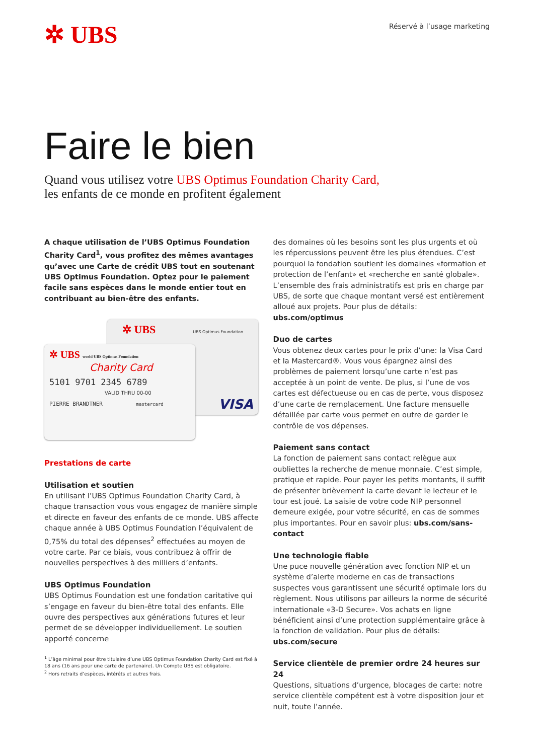✲ UBS
Réservé à l’usage marketing
Faire le bien
Quand vous utilisez votre UBS Optimus Foundation Charity Card,
les enfants de ce monde en profitent également
A chaque utilisation de l’UBS Optimus Foundation Charity Card<sup>1</sup>, vous profitez des mêmes avantages qu’avec une Carte de crédit UBS tout en soutenant UBS Optimus Foundation. Optez pour le paiement facile sans espèces dans le monde entier tout en contribuant au bien-être des enfants.
✲ UBS
UBS Optimus Foundation
VISA
✲ UBS world UBS Optimus Foundation
Charity Card
5101 9701 2345 6789
VALID THRU 00-00
PIERRE BRANDTNER mastercard
Prestations de carte
Utilisation et soutien
En utilisant l’UBS Optimus Foundation Charity Card, à chaque transaction vous vous engagez de manière simple et directe en faveur des enfants de ce monde. UBS affecte chaque année à UBS Optimus Foundation l’équivalent de 0,75% du total des dépenses<sup>2</sup> effectuées au moyen de votre carte. Par ce biais, vous contribuez à offrir de nouvelles perspectives à des milliers d’enfants.
UBS Optimus Foundation
UBS Optimus Foundation est une fondation caritative qui s’engage en faveur du bien-être total des enfants. Elle ouvre des perspectives aux générations futures et leur permet de se développer individuellement. Le soutien apporté concerne
<sup>1</sup> L’âge minimal pour être titulaire d’une UBS Optimus Foundation Charity Card est fixé à 18 ans (16 ans pour une carte de partenaire). Un Compte UBS est obligatoire.
<sup>2</sup> Hors retraits d’espèces, intérêts et autres frais.
des domaines où les besoins sont les plus urgents et où les répercussions peuvent être les plus étendues. C’est pourquoi la fondation soutient les domaines «formation et protection de l’enfant» et «recherche en santé globale». L’ensemble des frais administratifs est pris en charge par UBS, de sorte que chaque montant versé est entièrement alloué aux projets. Pour plus de détails: ubs.com/optimus
Duo de cartes
Vous obtenez deux cartes pour le prix d’une: la Visa Card et la Mastercard®. Vous vous épargnez ainsi des problèmes de paiement lorsqu’une carte n’est pas acceptée à un point de vente. De plus, si l’une de vos cartes est défectueuse ou en cas de perte, vous disposez d’une carte de remplacement. Une facture mensuelle détaillée par carte vous permet en outre de garder le contrôle de vos dépenses.
Paiement sans contact
La fonction de paiement sans contact relègue aux oubliettes la recherche de menue monnaie. C’est simple, pratique et rapide. Pour payer les petits montants, il suffit de présenter brièvement la carte devant le lecteur et le tour est joué. La saisie de votre code NIP personnel demeure exigée, pour votre sécurité, en cas de sommes plus importantes. Pour en savoir plus: ubs.com/sans-contact
Une technologie fiable
Une puce nouvelle génération avec fonction NIP et un système d’alerte moderne en cas de transactions suspectes vous garantissent une sécurité optimale lors du règlement. Nous utilisons par ailleurs la norme de sécurité internationale «3-D Secure». Vos achats en ligne bénéficient ainsi d’une protection supplémentaire grâce à la fonction de validation. Pour plus de détails: ubs.com/secure
Service clientèle de premier ordre 24 heures sur 24
Questions, situations d’urgence, blocages de carte: notre service clientèle compétent est à votre disposition jour et nuit, toute l’année.